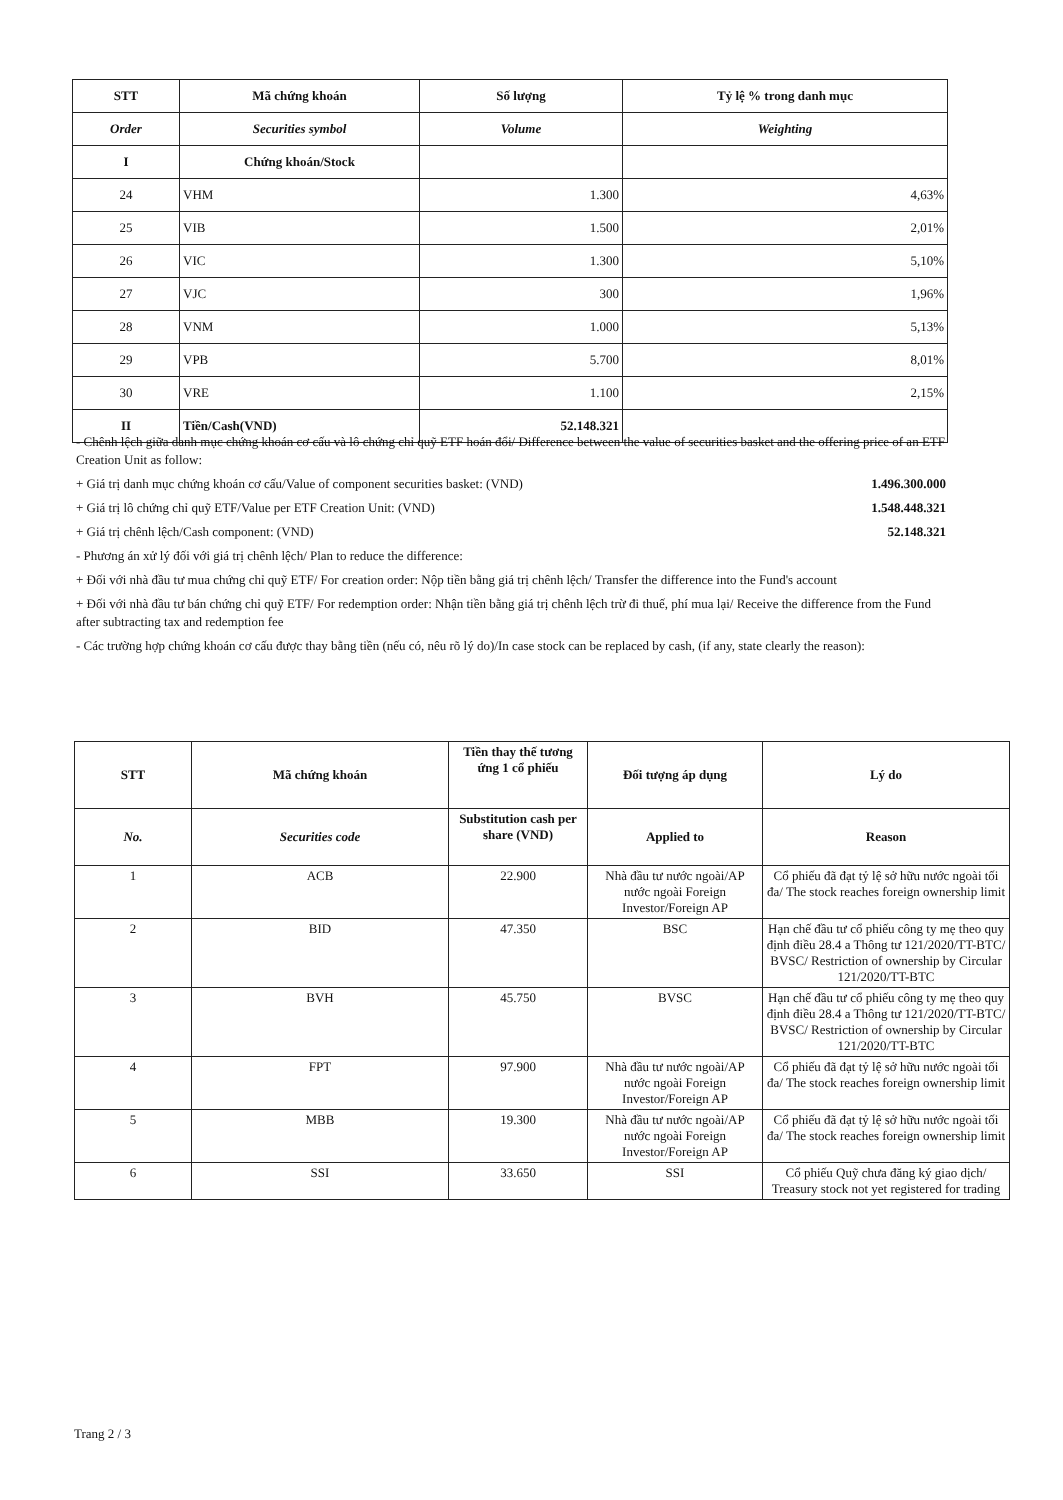| STT | Mã chứng khoán | Số lượng | Tỷ lệ % trong danh mục |
| --- | --- | --- | --- |
| Order | Securities symbol | Volume | Weighting |
| I | Chứng khoán/Stock | | |
| 24 | VHM | 1.300 | 4,63% |
| 25 | VIB | 1.500 | 2,01% |
| 26 | VIC | 1.300 | 5,10% |
| 27 | VJC | 300 | 1,96% |
| 28 | VNM | 1.000 | 5,13% |
| 29 | VPB | 5.700 | 8,01% |
| 30 | VRE | 1.100 | 2,15% |
| II | Tiền/Cash(VND) | 52.148.321 | |
- Chênh lệch giữa danh mục chứng khoán cơ cấu và lô chứng chỉ quỹ ETF hoán đổi/ Difference between the value of securities basket and the offering price of an ETF Creation Unit as follow:
+ Giá trị danh mục chứng khoán cơ cấu/Value of component securities basket: (VND) 1.496.300.000
+ Giá trị lô chứng chỉ quỹ ETF/Value per ETF Creation Unit: (VND) 1.548.448.321
+ Giá trị chênh lệch/Cash component: (VND) 52.148.321
- Phương án xử lý đối với giá trị chênh lệch/ Plan to reduce the difference:
+ Đối với nhà đầu tư mua chứng chỉ quỹ ETF/ For creation order: Nộp tiền bằng giá trị chênh lệch/ Transfer the difference into the Fund's account
+ Đối với nhà đầu tư bán chứng chỉ quỹ ETF/ For redemption order: Nhận tiền bằng giá trị chênh lệch trừ đi thuế, phí mua lại/ Receive the difference from the Fund after subtracting tax and redemption fee
- Các trường hợp chứng khoán cơ cấu được thay bằng tiền (nếu có, nêu rõ lý do)/In case stock can be replaced by cash, (if any, state clearly the reason):
| STT | Mã chứng khoán | Tiền thay thế tương ứng 1 cổ phiếu | Đối tượng áp dụng | Lý do |
| --- | --- | --- | --- | --- |
| No. | Securities code | Substitution cash per share (VND) | Applied to | Reason |
| 1 | ACB | 22.900 | Nhà đầu tư nước ngoài/AP nước ngoài Foreign Investor/Foreign AP | Cổ phiếu đã đạt tỷ lệ sở hữu nước ngoài tối đa/ The stock reaches foreign ownership limit |
| 2 | BID | 47.350 | BSC | Hạn chế đầu tư cổ phiếu công ty mẹ theo quy định điều 28.4 a Thông tư 121/2020/TT-BTC/ BVSC/ Restriction of ownership by Circular 121/2020/TT-BTC |
| 3 | BVH | 45.750 | BVSC | Hạn chế đầu tư cổ phiếu công ty mẹ theo quy định điều 28.4 a Thông tư 121/2020/TT-BTC/ BVSC/ Restriction of ownership by Circular 121/2020/TT-BTC |
| 4 | FPT | 97.900 | Nhà đầu tư nước ngoài/AP nước ngoài Foreign Investor/Foreign AP | Cổ phiếu đã đạt tỷ lệ sở hữu nước ngoài tối đa/ The stock reaches foreign ownership limit |
| 5 | MBB | 19.300 | Nhà đầu tư nước ngoài/AP nước ngoài Foreign Investor/Foreign AP | Cổ phiếu đã đạt tỷ lệ sở hữu nước ngoài tối đa/ The stock reaches foreign ownership limit |
| 6 | SSI | 33.650 | SSI | Cổ phiếu Quỹ chưa đăng ký giao dịch/ Treasury stock not yet registered for trading |
Trang 2 / 3